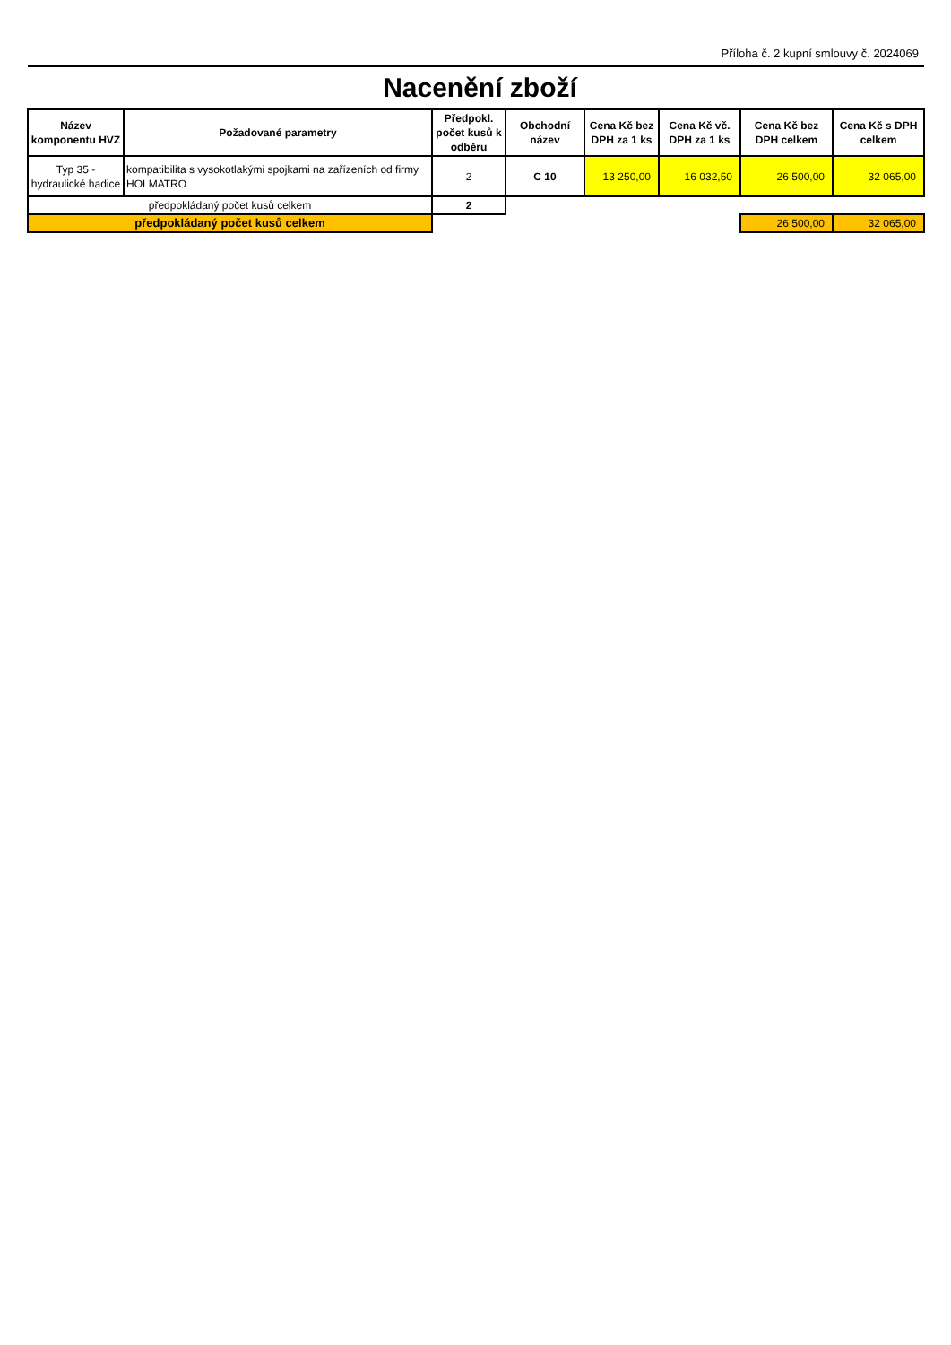Příloha č. 2 kupní smlouvy č. 2024069
Nacenění zboží
| Název komponentu HVZ | Požadované parametry | Předpokl. počet kusů k odběru | Obchodní název | Cena Kč bez DPH za 1 ks | Cena Kč vč. DPH za 1 ks | Cena Kč bez DPH celkem | Cena Kč s DPH celkem |
| --- | --- | --- | --- | --- | --- | --- | --- |
| Typ 35 - hydraulické hadice | kompatibilita s vysokotlakými spojkami na zařízeních od firmy HOLMATRO | 2 | C 10 | 13 250,00 | 16 032,50 | 26 500,00 | 32 065,00 |
| předpokládaný počet kusů celkem | | 2 | | | | | |
| předpokládaný počet kusů celkem | | | | | | 26 500,00 | 32 065,00 |